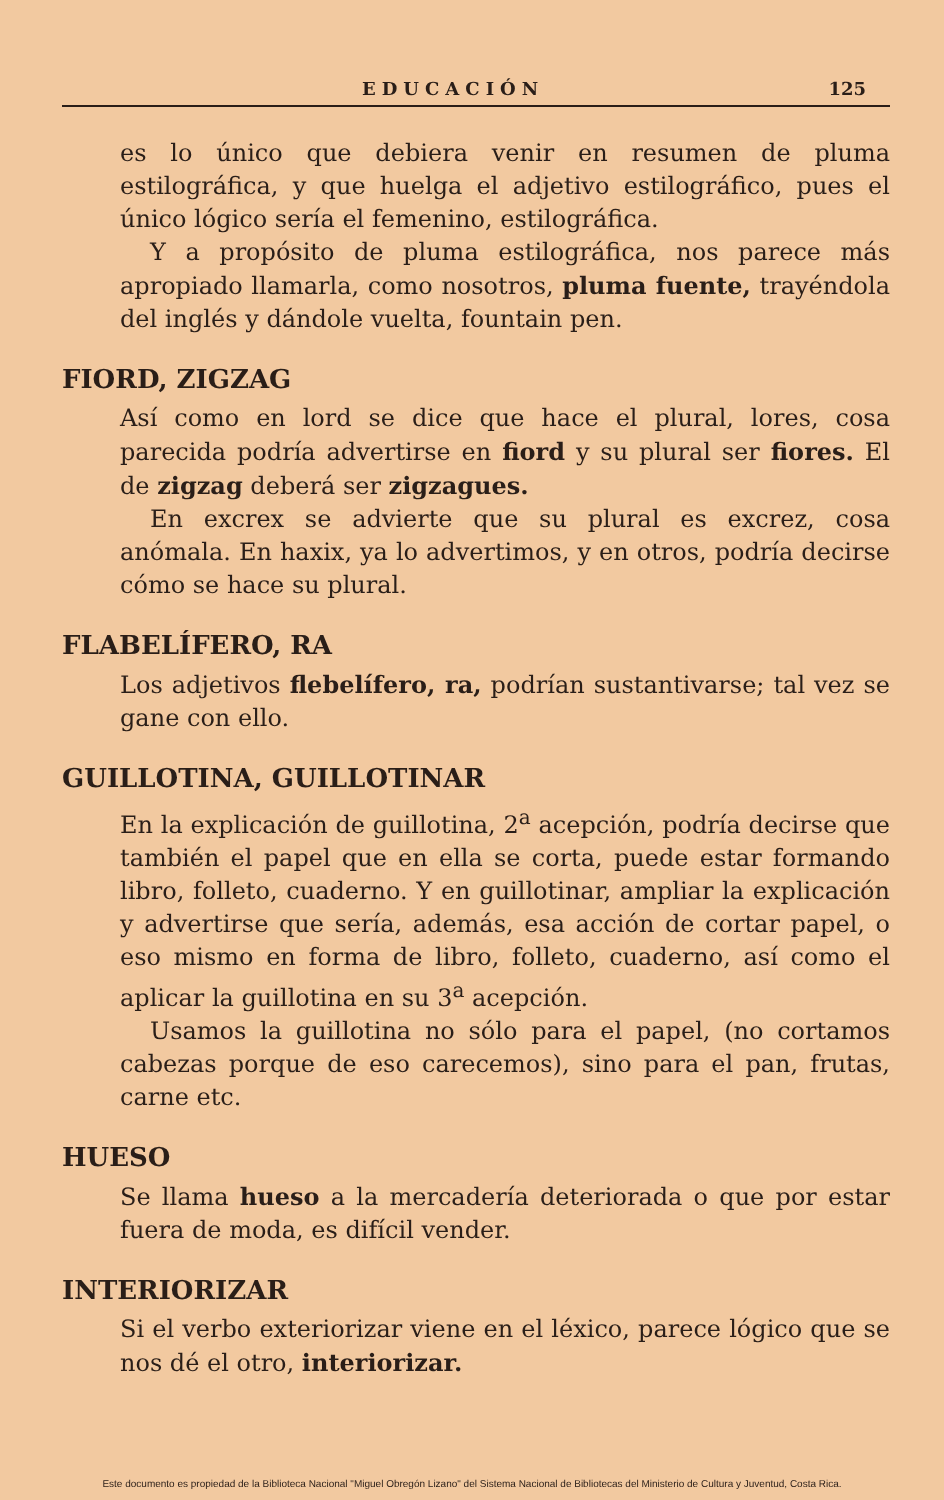EDUCACIÓN 125
es lo único que debiera venir en resumen de pluma estilográfica, y que huelga el adjetivo estilográfico, pues el único lógico sería el femenino, estilográfica.
Y a propósito de pluma estilográfica, nos parece más apropiado llamarla, como nosotros, pluma fuente, trayéndola del inglés y dándole vuelta, fountain pen.
FIORD, ZIGZAG
Así como en lord se dice que hace el plural, lores, cosa parecida podría advertirse en fiord y su plural ser fiores. El de zigzag deberá ser zigzagues.
En excrex se advierte que su plural es excrez, cosa anómala. En haxix, ya lo advertimos, y en otros, podría decirse cómo se hace su plural.
FLABELÍFERO, RA
Los adjetivos flebelífero, ra, podrían sustantivarse; tal vez se gane con ello.
GUILLOTINA, GUILLOTINAR
En la explicación de guillotina, 2<sup>a</sup> acepción, podría decirse que también el papel que en ella se corta, puede estar formando libro, folleto, cuaderno. Y en guillotinar, ampliar la explicación y advertirse que sería, además, esa acción de cortar papel, o eso mismo en forma de libro, folleto, cuaderno, así como el aplicar la guillotina en su 3<sup>a</sup> acepción.
Usamos la guillotina no sólo para el papel, (no cortamos cabezas porque de eso carecemos), sino para el pan, frutas, carne etc.
HUESO
Se llama hueso a la mercadería deteriorada o que por estar fuera de moda, es difícil vender.
INTERIORIZAR
Si el verbo exteriorizar viene en el léxico, parece lógico que se nos dé el otro, interiorizar.
Este documento es propiedad de la Biblioteca Nacional "Miguel Obregón Lizano" del Sistema Nacional de Bibliotecas del Ministerio de Cultura y Juventud, Costa Rica.